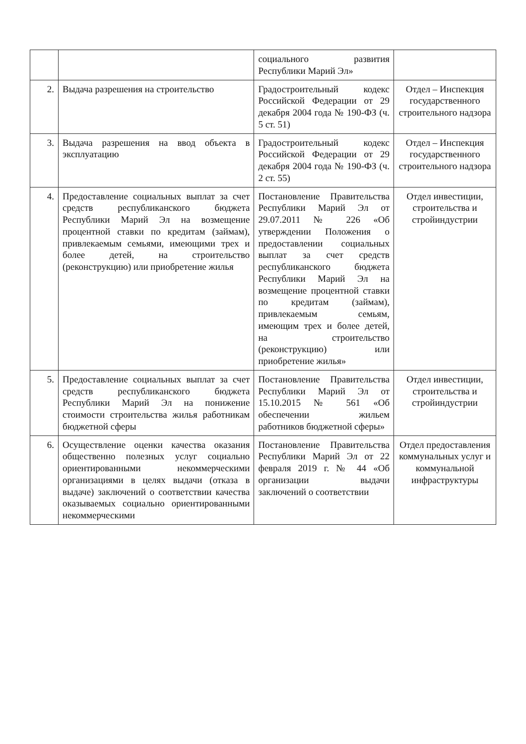| | | социального развития Республики Марий Эл» | |
| 2. | Выдача разрешения на строительство | Градостроительный кодекс Российской Федерации от 29 декабря 2004 года № 190-ФЗ (ч. 5 ст. 51) | Отдел – Инспекция государственного строительного надзора |
| 3. | Выдача разрешения на ввод объекта в эксплуатацию | Градостроительный кодекс Российской Федерации от 29 декабря 2004 года № 190-ФЗ (ч. 2 ст. 55) | Отдел – Инспекция государственного строительного надзора |
| 4. | Предоставление социальных выплат за счет средств республиканского бюджета Республики Марий Эл на возмещение процентной ставки по кредитам (займам), привлекаемым семьями, имеющими трех и более детей, на строительство (реконструкцию) или приобретение жилья | Постановление Правительства Республики Марий Эл от 29.07.2011 № 226 «Об утверждении Положения о предоставлении социальных выплат за счет средств республиканского бюджета Республики Марий Эл на возмещение процентной ставки по кредитам (займам), привлекаемым семьям, имеющим трех и более детей, на строительство (реконструкцию) или приобретение жилья» | Отдел инвестиции, строительства и стройиндустрии |
| 5. | Предоставление социальных выплат за счет средств республиканского бюджета Республики Марий Эл на понижение стоимости строительства жилья работникам бюджетной сферы | Постановление Правительства Республики Марий Эл от 15.10.2015 № 561 «Об обеспечении жильем работников бюджетной сферы» | Отдел инвестиции, строительства и стройиндустрии |
| 6. | Осуществление оценки качества оказания общественно полезных услуг социально ориентированными некоммерческими организациями в целях выдачи (отказа в выдаче) заключений о соответствии качества оказываемых социально ориентированными некоммерческими | Постановление Правительства Республики Марий Эл от 22 февраля 2019 г. № 44 «Об организации выдачи заключений о соответствии | Отдел предоставления коммунальных услуг и коммунальной инфраструктуры |